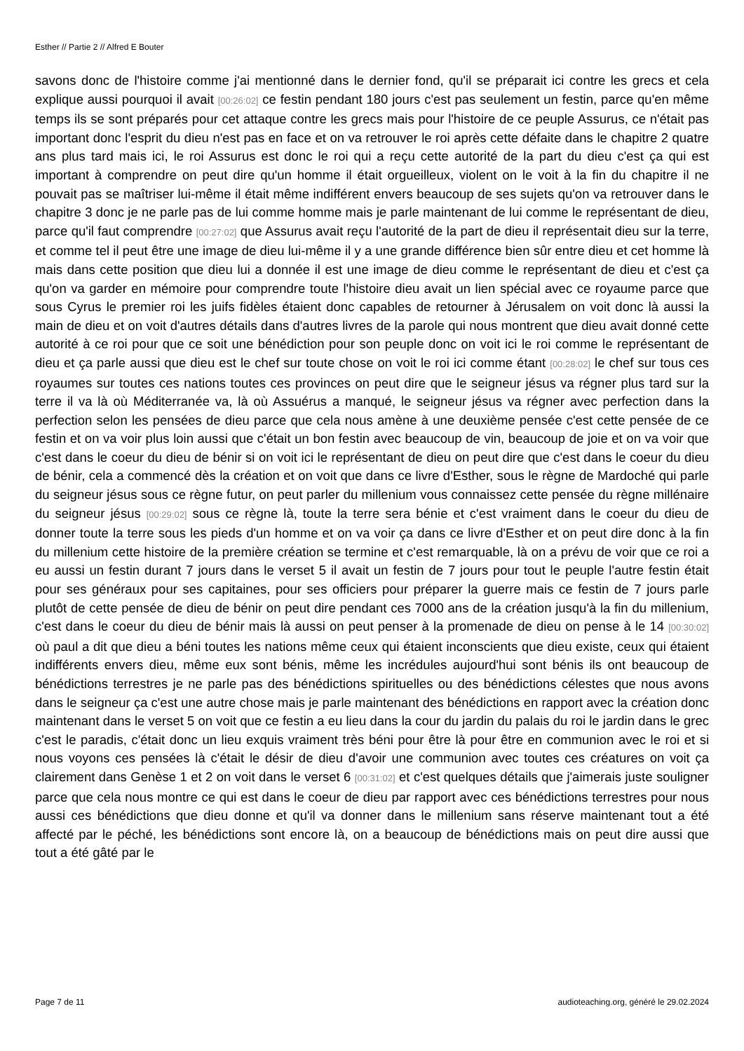Esther // Partie 2 // Alfred E Bouter
savons donc de l'histoire comme j'ai mentionné dans le dernier fond, qu'il se préparait ici contre les grecs et cela explique aussi pourquoi il avait [00:26:02] ce festin pendant 180 jours c'est pas seulement un festin, parce qu'en même temps ils se sont préparés pour cet attaque contre les grecs mais pour l'histoire de ce peuple Assurus, ce n'était pas important donc l'esprit du dieu n'est pas en face et on va retrouver le roi après cette défaite dans le chapitre 2 quatre ans plus tard mais ici, le roi Assurus est donc le roi qui a reçu cette autorité de la part du dieu c'est ça qui est important à comprendre on peut dire qu'un homme il était orgueilleux, violent on le voit à la fin du chapitre il ne pouvait pas se maîtriser lui-même il était même indifférent envers beaucoup de ses sujets qu'on va retrouver dans le chapitre 3 donc je ne parle pas de lui comme homme mais je parle maintenant de lui comme le représentant de dieu, parce qu'il faut comprendre [00:27:02] que Assurus avait reçu l'autorité de la part de dieu il représentait dieu sur la terre, et comme tel il peut être une image de dieu lui-même il y a une grande différence bien sûr entre dieu et cet homme là mais dans cette position que dieu lui a donnée il est une image de dieu comme le représentant de dieu et c'est ça qu'on va garder en mémoire pour comprendre toute l'histoire dieu avait un lien spécial avec ce royaume parce que sous Cyrus le premier roi les juifs fidèles étaient donc capables de retourner à Jérusalem on voit donc là aussi la main de dieu et on voit d'autres détails dans d'autres livres de la parole qui nous montrent que dieu avait donné cette autorité à ce roi pour que ce soit une bénédiction pour son peuple donc on voit ici le roi comme le représentant de dieu et ça parle aussi que dieu est le chef sur toute chose on voit le roi ici comme étant [00:28:02] le chef sur tous ces royaumes sur toutes ces nations toutes ces provinces on peut dire que le seigneur jésus va régner plus tard sur la terre il va là où Méditerranée va, là où Assuérus a manqué, le seigneur jésus va régner avec perfection dans la perfection selon les pensées de dieu parce que cela nous amène à une deuxième pensée c'est cette pensée de ce festin et on va voir plus loin aussi que c'était un bon festin avec beaucoup de vin, beaucoup de joie et on va voir que c'est dans le coeur du dieu de bénir si on voit ici le représentant de dieu on peut dire que c'est dans le coeur du dieu de bénir, cela a commencé dès la création et on voit que dans ce livre d'Esther, sous le règne de Mardoché qui parle du seigneur jésus sous ce règne futur, on peut parler du millenium vous connaissez cette pensée du règne millénaire du seigneur jésus [00:29:02] sous ce règne là, toute la terre sera bénie et c'est vraiment dans le coeur du dieu de donner toute la terre sous les pieds d'un homme et on va voir ça dans ce livre d'Esther et on peut dire donc à la fin du millenium cette histoire de la première création se termine et c'est remarquable, là on a prévu de voir que ce roi a eu aussi un festin durant 7 jours dans le verset 5 il avait un festin de 7 jours pour tout le peuple l'autre festin était pour ses généraux pour ses capitaines, pour ses officiers pour préparer la guerre mais ce festin de 7 jours parle plutôt de cette pensée de dieu de bénir on peut dire pendant ces 7000 ans de la création jusqu'à la fin du millenium, c'est dans le coeur du dieu de bénir mais là aussi on peut penser à la promenade de dieu on pense à le 14 [00:30:02] où paul a dit que dieu a béni toutes les nations même ceux qui étaient inconscients que dieu existe, ceux qui étaient indifférents envers dieu, même eux sont bénis, même les incrédules aujourd'hui sont bénis ils ont beaucoup de bénédictions terrestres je ne parle pas des bénédictions spirituelles ou des bénédictions célestes que nous avons dans le seigneur ça c'est une autre chose mais je parle maintenant des bénédictions en rapport avec la création donc maintenant dans le verset 5 on voit que ce festin a eu lieu dans la cour du jardin du palais du roi le jardin dans le grec c'est le paradis, c'était donc un lieu exquis vraiment très béni pour être là pour être en communion avec le roi et si nous voyons ces pensées là c'était le désir de dieu d'avoir une communion avec toutes ces créatures on voit ça clairement dans Genèse 1 et 2 on voit dans le verset 6 [00:31:02] et c'est quelques détails que j'aimerais juste souligner parce que cela nous montre ce qui est dans le coeur de dieu par rapport avec ces bénédictions terrestres pour nous aussi ces bénédictions que dieu donne et qu'il va donner dans le millenium sans réserve maintenant tout a été affecté par le péché, les bénédictions sont encore là, on a beaucoup de bénédictions mais on peut dire aussi que tout a été gâté par le
Page 7 de 11
audioteaching.org, généré le 29.02.2024